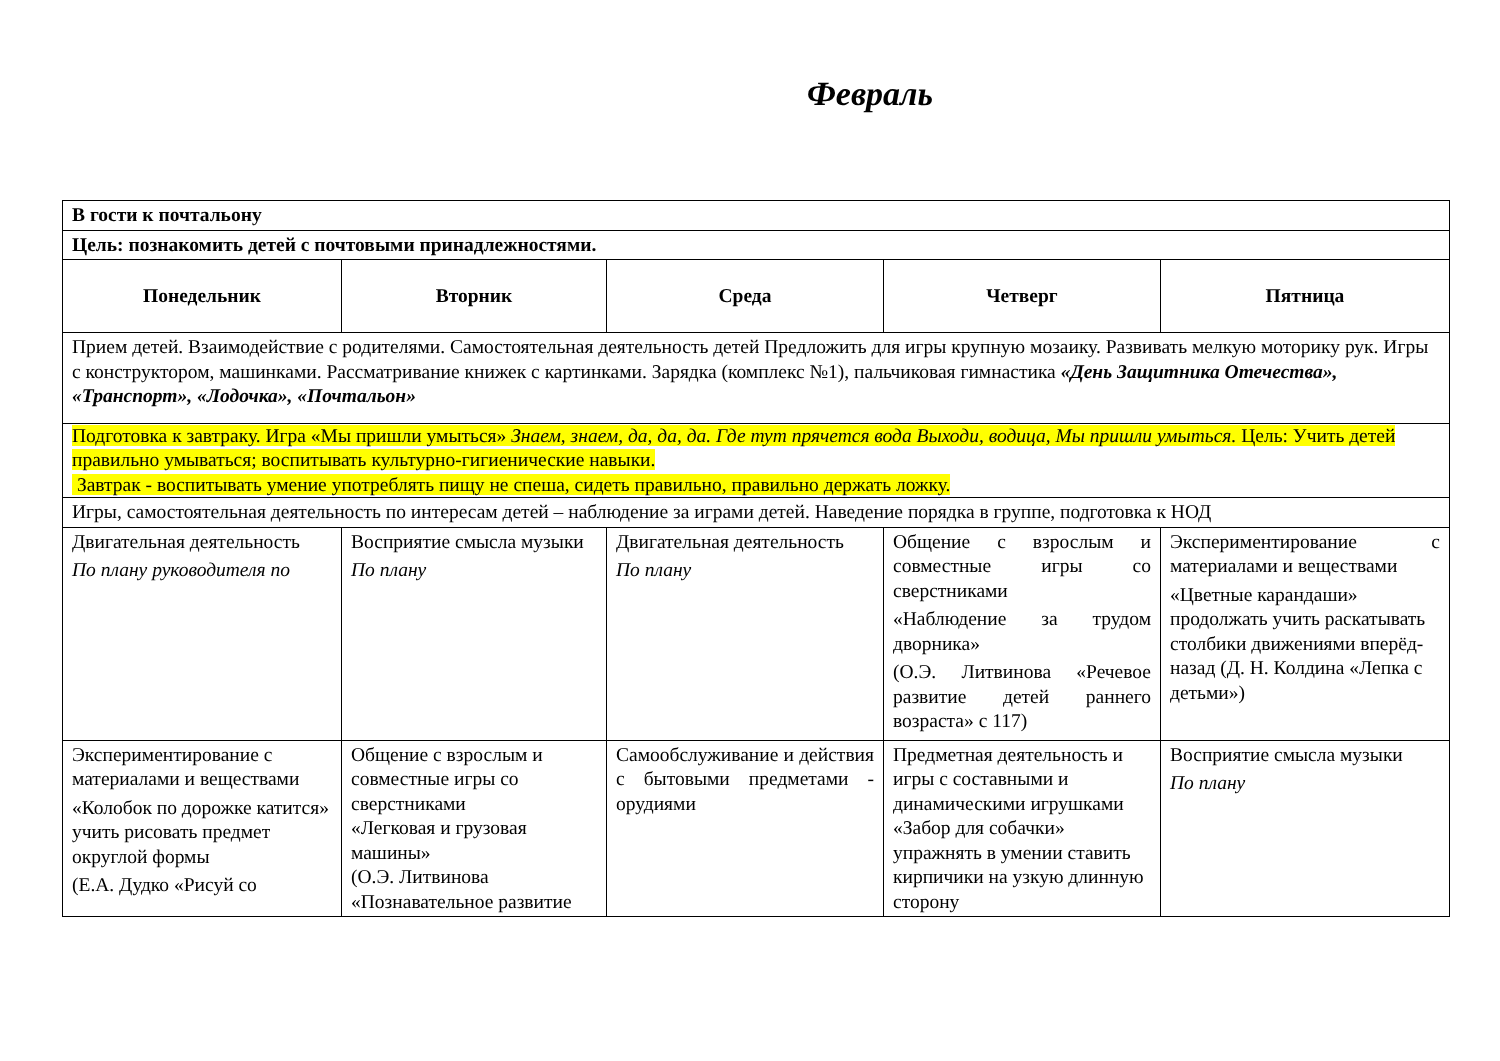Февраль
| В гости к почтальону | | | | |
| Цель: познакомить детей с почтовыми принадлежностями. | | | | |
| Понедельник | Вторник | Среда | Четверг | Пятница |
| Прием детей. Взаимодействие с родителями. Самостоятельная деятельность детей Предложить для игры крупную мозаику. Развивать мелкую моторику рук. Игры с конструктором, машинками. Рассматривание книжек с картинками. Зарядка (комплекс №1), пальчиковая гимнастика «День Защитника Отечества», «Транспорт», «Лодочка», «Почтальон» | | | | |
| Подготовка к завтраку. Игра «Мы пришли умыться» Знаем, знаем, да, да, да. Где тут прячется вода Выходи, водица, Мы пришли умыться. Цель: Учить детей правильно умываться; воспитывать культурно-гигиенические навыки. Завтрак - воспитывать умение употреблять пищу не спеша, сидеть правильно, правильно держать ложку. | | | | |
| Игры, самостоятельная деятельность по интересам детей – наблюдение за играми детей. Наведение порядка в группе, подготовка к НОД | | | | |
| Двигательная деятельность По плану руководителя по | Восприятие смысла музыки По плану | Двигательная деятельность По плану | Общение с взрослым и совместные игры со сверстниками «Наблюдение за трудом дворника» (О.Э. Литвинова «Речевое развитие детей раннего возраста» с 117) | Экспериментирование с материалами и веществами «Цветные карандаши» продолжать учить раскатывать столбики движениями вперёд-назад (Д. Н. Колдина «Лепка с детьми») |
| Экспериментирование с материалами и веществами «Колобок по дорожке катится» учить рисовать предмет округлой формы (Е.А. Дудко «Рисуй со | Общение с взрослым и совместные игры со сверстниками «Легковая и грузовая машины» (О.Э. Литвинова «Познавательное развитие | Самообслуживание и действия с бытовыми предметами - орудиями | Предметная деятельность и игры с составными и динамическими игрушками «Забор для собачки» упражнять в умении ставить кирпичики на узкую длинную сторону | Восприятие смысла музыки По плану |